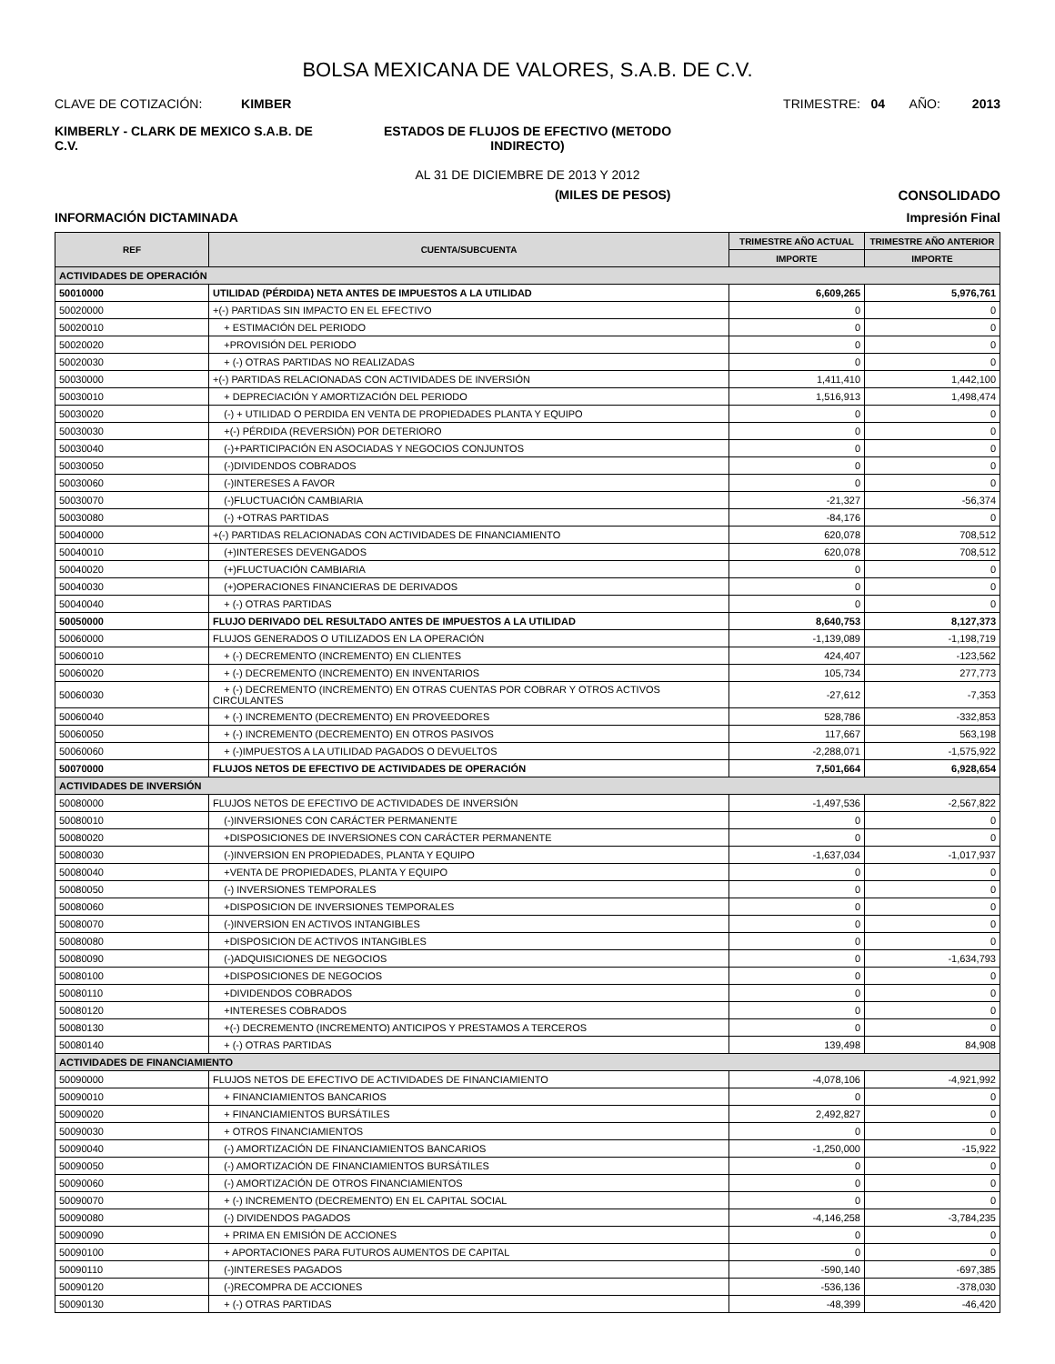BOLSA MEXICANA DE VALORES, S.A.B. DE C.V.
CLAVE DE COTIZACIÓN: KIMBER
TRIMESTRE: 04 AÑO: 2013
KIMBERLY - CLARK DE MEXICO S.A.B. DE C.V.
ESTADOS DE FLUJOS DE EFECTIVO (METODO INDIRECTO)
AL 31 DE DICIEMBRE DE 2013 Y 2012
(MILES DE PESOS) CONSOLIDADO
INFORMACIÓN DICTAMINADA Impresión Final
| REF | CUENTA/SUBCUENTA | TRIMESTRE AÑO ACTUAL | TRIMESTRE AÑO ANTERIOR |
| --- | --- | --- | --- |
| | | IMPORTE | IMPORTE |
| ACTIVIDADES DE OPERACIÓN | | | |
| 50010000 | UTILIDAD (PÉRDIDA) NETA ANTES DE IMPUESTOS A LA UTILIDAD | 6,609,265 | 5,976,761 |
| 50020000 | +(-) PARTIDAS SIN IMPACTO EN EL EFECTIVO | 0 | 0 |
| 50020010 | + ESTIMACIÓN DEL PERIODO | 0 | 0 |
| 50020020 | +PROVISIÓN DEL PERIODO | 0 | 0 |
| 50020030 | + (-) OTRAS PARTIDAS NO REALIZADAS | 0 | 0 |
| 50030000 | +(-) PARTIDAS RELACIONADAS CON ACTIVIDADES DE INVERSIÓN | 1,411,410 | 1,442,100 |
| 50030010 | + DEPRECIACIÓN Y AMORTIZACIÓN DEL PERIODO | 1,516,913 | 1,498,474 |
| 50030020 | (-) + UTILIDAD O PERDIDA EN VENTA DE PROPIEDADES PLANTA Y EQUIPO | 0 | 0 |
| 50030030 | +(-) PÉRDIDA (REVERSIÓN) POR DETERIORO | 0 | 0 |
| 50030040 | (-)+PARTICIPACIÓN EN ASOCIADAS Y NEGOCIOS CONJUNTOS | 0 | 0 |
| 50030050 | (-)DIVIDENDOS COBRADOS | 0 | 0 |
| 50030060 | (-)INTERESES A FAVOR | 0 | 0 |
| 50030070 | (-)FLUCTUACIÓN CAMBIARIA | -21,327 | -56,374 |
| 50030080 | (-) +OTRAS PARTIDAS | -84,176 | 0 |
| 50040000 | +(-) PARTIDAS RELACIONADAS CON ACTIVIDADES DE FINANCIAMIENTO | 620,078 | 708,512 |
| 50040010 | (+)INTERESES DEVENGADOS | 620,078 | 708,512 |
| 50040020 | (+)FLUCTUACIÓN CAMBIARIA | 0 | 0 |
| 50040030 | (+)OPERACIONES FINANCIERAS DE DERIVADOS | 0 | 0 |
| 50040040 | + (-) OTRAS PARTIDAS | 0 | 0 |
| 50050000 | FLUJO DERIVADO DEL RESULTADO ANTES DE IMPUESTOS A LA UTILIDAD | 8,640,753 | 8,127,373 |
| 50060000 | FLUJOS GENERADOS O UTILIZADOS EN LA OPERACIÓN | -1,139,089 | -1,198,719 |
| 50060010 | + (-) DECREMENTO (INCREMENTO) EN CLIENTES | 424,407 | -123,562 |
| 50060020 | + (-) DECREMENTO (INCREMENTO) EN INVENTARIOS | 105,734 | 277,773 |
| 50060030 | + (-) DECREMENTO (INCREMENTO) EN OTRAS CUENTAS POR COBRAR Y OTROS ACTIVOS CIRCULANTES | -27,612 | -7,353 |
| 50060040 | + (-) INCREMENTO (DECREMENTO) EN PROVEEDORES | 528,786 | -332,853 |
| 50060050 | + (-) INCREMENTO (DECREMENTO) EN OTROS PASIVOS | 117,667 | 563,198 |
| 50060060 | + (-)IMPUESTOS A LA UTILIDAD PAGADOS O DEVUELTOS | -2,288,071 | -1,575,922 |
| 50070000 | FLUJOS NETOS DE EFECTIVO DE ACTIVIDADES DE OPERACIÓN | 7,501,664 | 6,928,654 |
| ACTIVIDADES DE INVERSIÓN | | | |
| 50080000 | FLUJOS NETOS DE EFECTIVO DE ACTIVIDADES DE INVERSIÓN | -1,497,536 | -2,567,822 |
| 50080010 | (-)INVERSIONES CON CARÁCTER PERMANENTE | 0 | 0 |
| 50080020 | +DISPOSICIONES DE INVERSIONES CON CARÁCTER PERMANENTE | 0 | 0 |
| 50080030 | (-)INVERSION EN PROPIEDADES, PLANTA Y EQUIPO | -1,637,034 | -1,017,937 |
| 50080040 | +VENTA DE PROPIEDADES, PLANTA Y EQUIPO | 0 | 0 |
| 50080050 | (-) INVERSIONES TEMPORALES | 0 | 0 |
| 50080060 | +DISPOSICION DE INVERSIONES TEMPORALES | 0 | 0 |
| 50080070 | (-)INVERSION EN ACTIVOS INTANGIBLES | 0 | 0 |
| 50080080 | +DISPOSICION DE ACTIVOS INTANGIBLES | 0 | 0 |
| 50080090 | (-)ADQUISICIONES DE NEGOCIOS | 0 | -1,634,793 |
| 50080100 | +DISPOSICIONES DE NEGOCIOS | 0 | 0 |
| 50080110 | +DIVIDENDOS COBRADOS | 0 | 0 |
| 50080120 | +INTERESES COBRADOS | 0 | 0 |
| 50080130 | +(-) DECREMENTO (INCREMENTO) ANTICIPOS Y PRESTAMOS A TERCEROS | 0 | 0 |
| 50080140 | + (-) OTRAS PARTIDAS | 139,498 | 84,908 |
| ACTIVIDADES DE FINANCIAMIENTO | | | |
| 50090000 | FLUJOS NETOS DE EFECTIVO DE ACTIVIDADES DE FINANCIAMIENTO | -4,078,106 | -4,921,992 |
| 50090010 | + FINANCIAMIENTOS BANCARIOS | 0 | 0 |
| 50090020 | + FINANCIAMIENTOS BURSÁTILES | 2,492,827 | 0 |
| 50090030 | + OTROS FINANCIAMIENTOS | 0 | 0 |
| 50090040 | (-) AMORTIZACIÓN DE FINANCIAMIENTOS BANCARIOS | -1,250,000 | -15,922 |
| 50090050 | (-) AMORTIZACIÓN DE FINANCIAMIENTOS BURSÁTILES | 0 | 0 |
| 50090060 | (-) AMORTIZACIÓN DE OTROS FINANCIAMIENTOS | 0 | 0 |
| 50090070 | + (-) INCREMENTO (DECREMENTO) EN EL CAPITAL SOCIAL | 0 | 0 |
| 50090080 | (-) DIVIDENDOS PAGADOS | -4,146,258 | -3,784,235 |
| 50090090 | + PRIMA EN EMISIÓN DE ACCIONES | 0 | 0 |
| 50090100 | + APORTACIONES PARA FUTUROS AUMENTOS DE CAPITAL | 0 | 0 |
| 50090110 | (-)INTERESES PAGADOS | -590,140 | -697,385 |
| 50090120 | (-)RECOMPRA DE ACCIONES | -536,136 | -378,030 |
| 50090130 | + (-) OTRAS PARTIDAS | -48,399 | -46,420 |